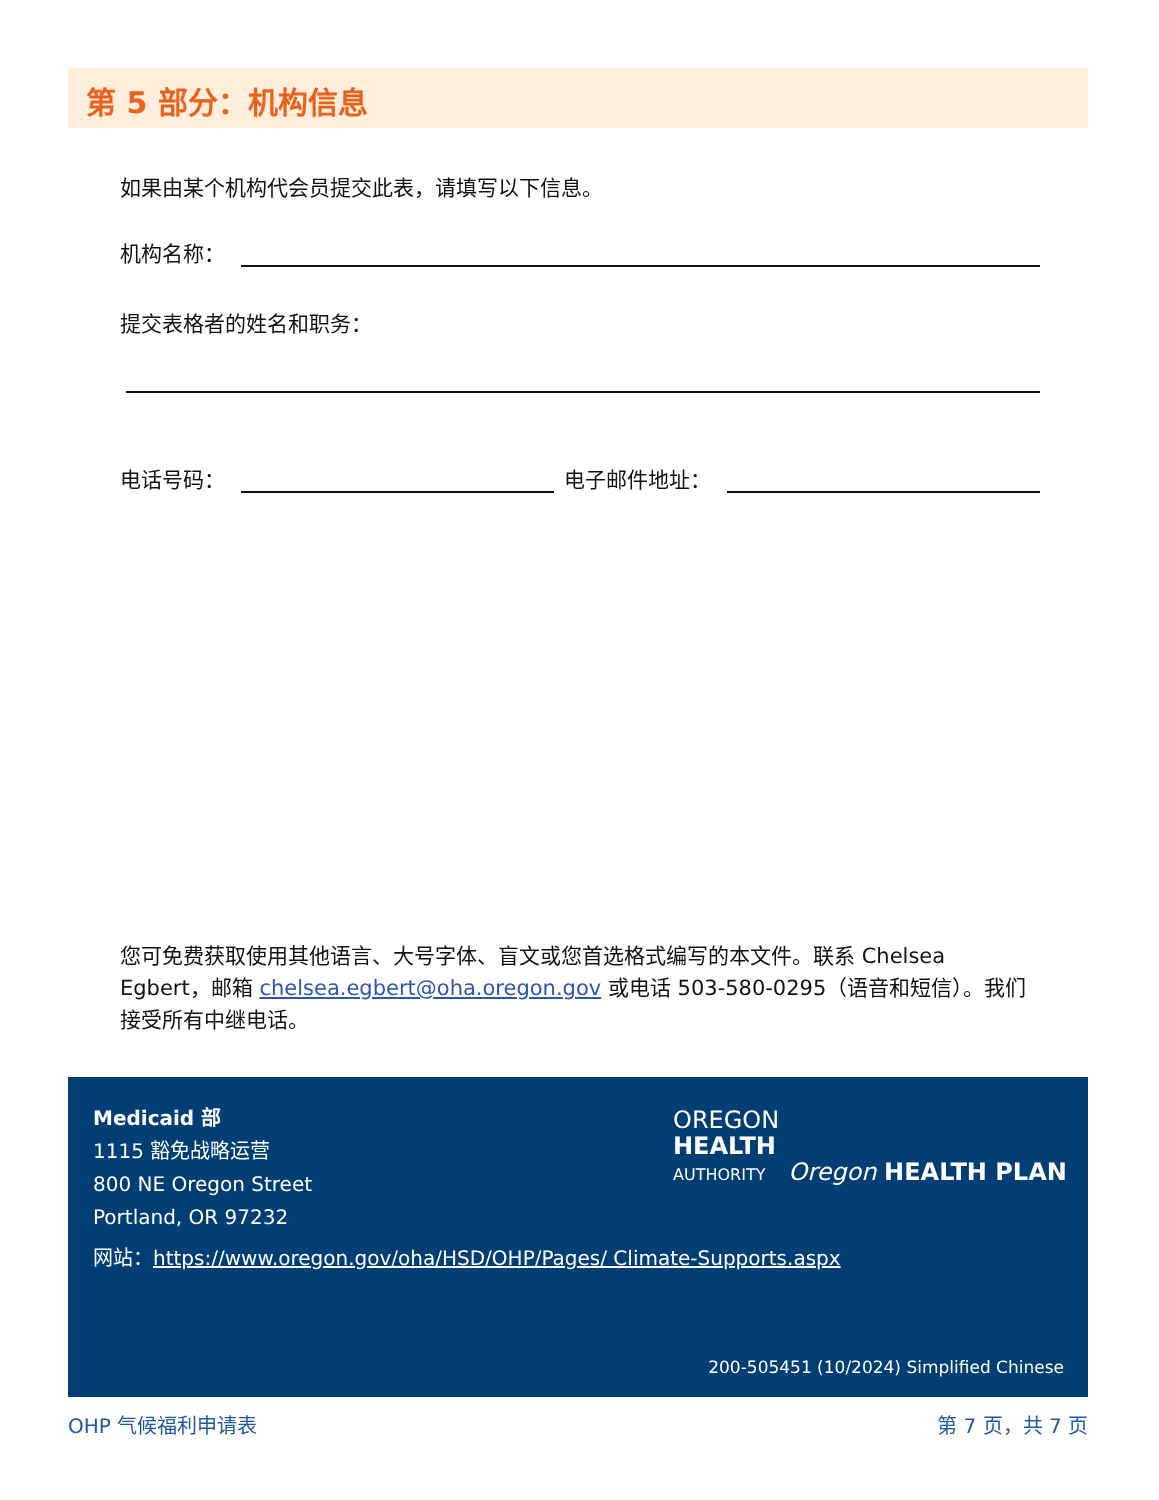第 5 部分：机构信息
如果由某个机构代会员提交此表，请填写以下信息。
机构名称：
提交表格者的姓名和职务：
电话号码：
电子邮件地址：
您可免费获取使用其他语言、大号字体、盲文或您首选格式编写的本文件。联系 Chelsea Egbert，邮箱 chelsea.egbert@oha.oregon.gov 或电话 503-580-0295（语音和短信）。我们接受所有中继电话。
Medicaid 部
1115 豁免战略运营
800 NE Oregon Street
Portland, OR 97232
网站：https://www.oregon.gov/oha/HSD/OHP/Pages/ Climate-Supports.aspx
OREGON
HEALTH
AUTHORITY Oregon HEALTH PLAN
200-505451 (10/2024) Simplified Chinese
OHP 气候福利申请表 第 7 页，共 7 页